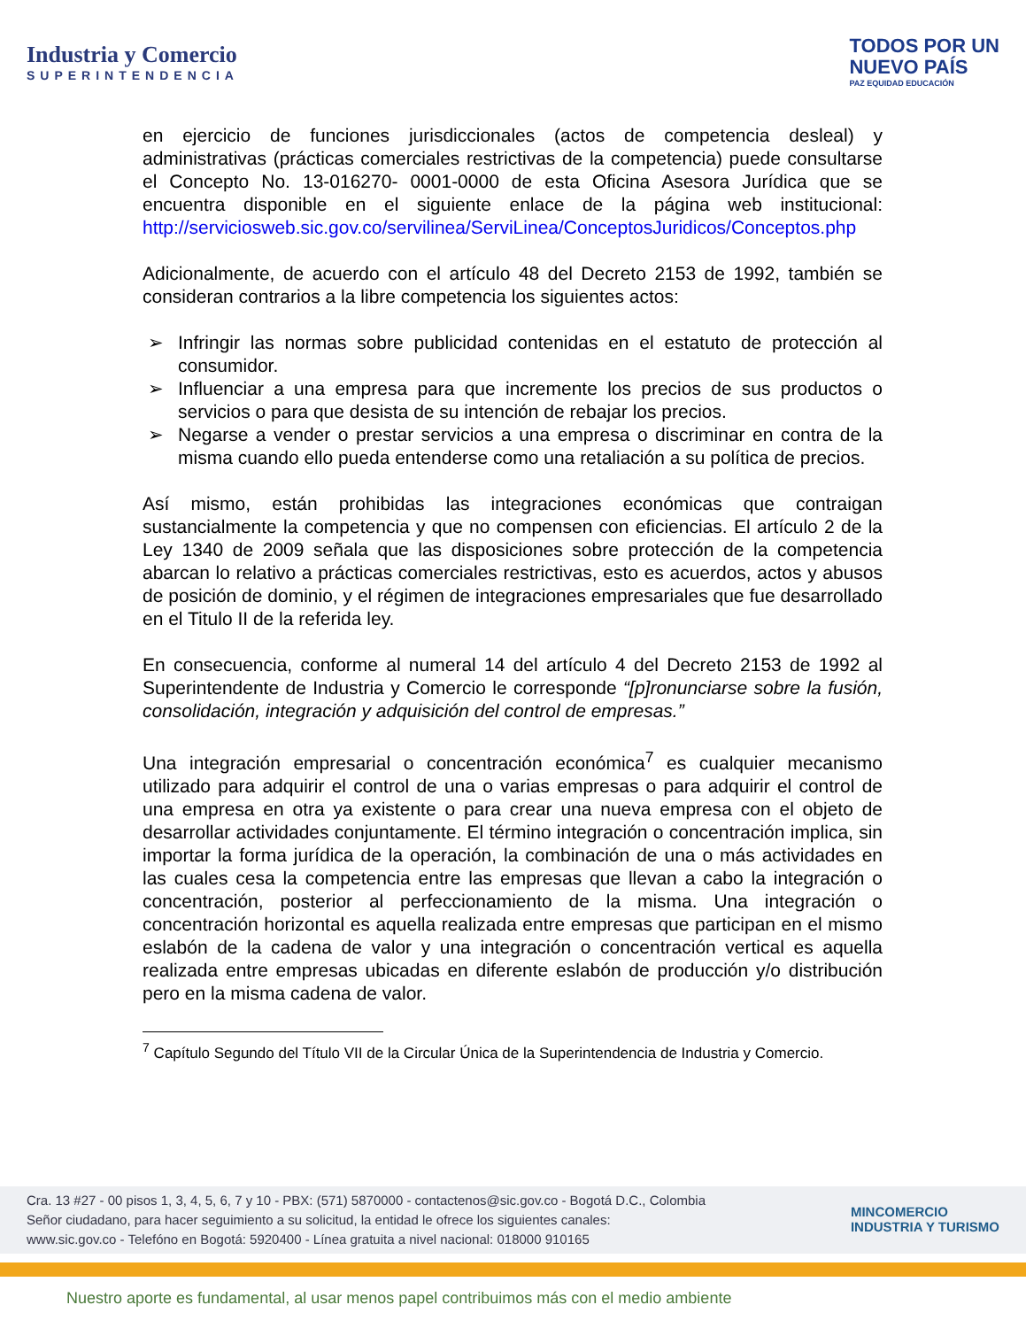Industria y Comercio
SUPERINTENDENCIA
TODOS POR UN
NUEVO PAÍS
PAZ EQUIDAD EDUCACIÓN
en ejercicio de funciones jurisdiccionales (actos de competencia desleal) y administrativas (prácticas comerciales restrictivas de la competencia) puede consultarse el Concepto No. 13-016270- 0001-0000 de esta Oficina Asesora Jurídica que se encuentra disponible en el siguiente enlace de la página web institucional: http://serviciosweb.sic.gov.co/servilinea/ServiLinea/ConceptosJuridicos/Conceptos.php
Adicionalmente, de acuerdo con el artículo 48 del Decreto 2153 de 1992, también se consideran contrarios a la libre competencia los siguientes actos:
➢ Infringir las normas sobre publicidad contenidas en el estatuto de protección al consumidor.
➢ Influenciar a una empresa para que incremente los precios de sus productos o servicios o para que desista de su intención de rebajar los precios.
➢ Negarse a vender o prestar servicios a una empresa o discriminar en contra de la misma cuando ello pueda entenderse como una retaliación a su política de precios.
Así mismo, están prohibidas las integraciones económicas que contraigan sustancialmente la competencia y que no compensen con eficiencias. El artículo 2 de la Ley 1340 de 2009 señala que las disposiciones sobre protección de la competencia abarcan lo relativo a prácticas comerciales restrictivas, esto es acuerdos, actos y abusos de posición de dominio, y el régimen de integraciones empresariales que fue desarrollado en el Titulo II de la referida ley.
En consecuencia, conforme al numeral 14 del artículo 4 del Decreto 2153 de 1992 al Superintendente de Industria y Comercio le corresponde “[p]ronunciarse sobre la fusión, consolidación, integración y adquisición del control de empresas.”
Una integración empresarial o concentración económica<sup>7</sup> es cualquier mecanismo utilizado para adquirir el control de una o varias empresas o para adquirir el control de una empresa en otra ya existente o para crear una nueva empresa con el objeto de desarrollar actividades conjuntamente. El término integración o concentración implica, sin importar la forma jurídica de la operación, la combinación de una o más actividades en las cuales cesa la competencia entre las empresas que llevan a cabo la integración o concentración, posterior al perfeccionamiento de la misma. Una integración o concentración horizontal es aquella realizada entre empresas que participan en el mismo eslabón de la cadena de valor y una integración o concentración vertical es aquella realizada entre empresas ubicadas en diferente eslabón de producción y/o distribución pero en la misma cadena de valor.
<sup>7</sup> Capítulo Segundo del Título VII de la Circular Única de la Superintendencia de Industria y Comercio.
Cra. 13 #27 - 00 pisos 1, 3, 4, 5, 6, 7 y 10 - PBX: (571) 5870000 - contactenos@sic.gov.co - Bogotá D.C., Colombia
Señor ciudadano, para hacer seguimiento a su solicitud, la entidad le ofrece los siguientes canales:
www.sic.gov.co - Telefóno en Bogotá: 5920400 - Línea gratuita a nivel nacional: 018000 910165
MINCOMERCIO
INDUSTRIA Y TURISMO
Nuestro aporte es fundamental, al usar menos papel contribuimos más con el medio ambiente